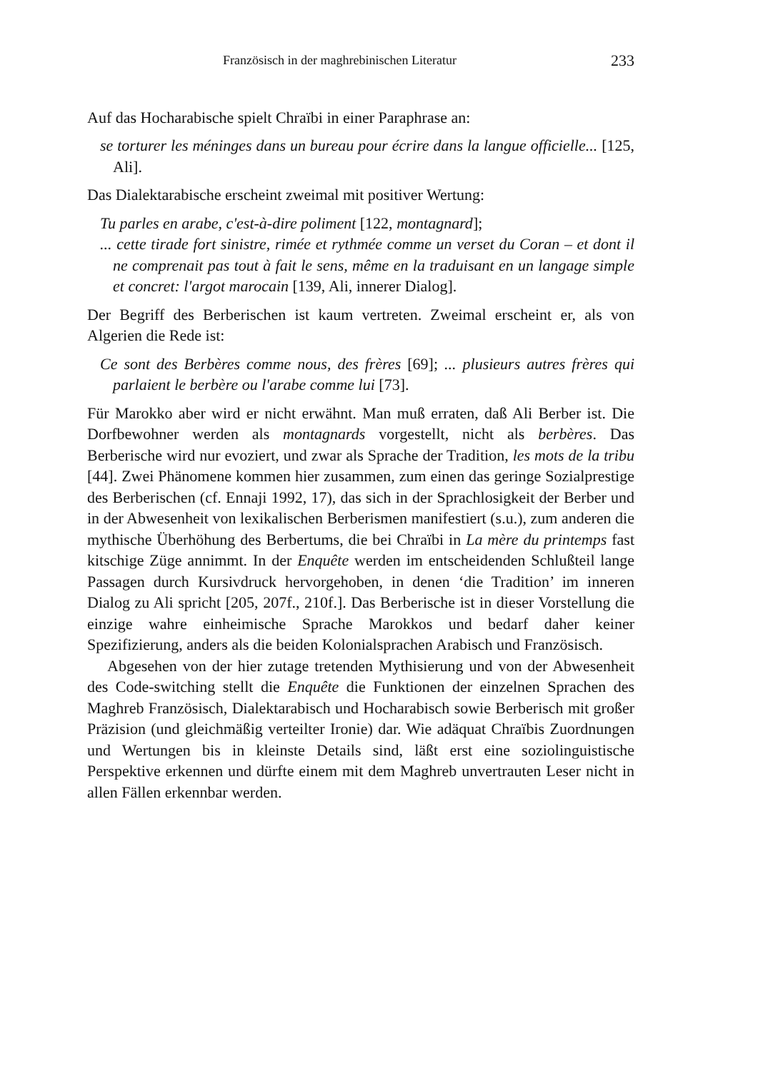Französisch in der maghrebinischen Literatur 233
Auf das Hocharabische spielt Chraïbi in einer Paraphrase an:
se torturer les méninges dans un bureau pour écrire dans la langue officielle... [125, Ali].
Das Dialektarabische erscheint zweimal mit positiver Wertung:
Tu parles en arabe, c'est-à-dire poliment [122, montagnard];
... cette tirade fort sinistre, rimée et rythmée comme un verset du Coran – et dont il ne comprenait pas tout à fait le sens, même en la traduisant en un langage simple et concret: l'argot marocain [139, Ali, innerer Dialog].
Der Begriff des Berberischen ist kaum vertreten. Zweimal erscheint er, als von Algerien die Rede ist:
Ce sont des Berbères comme nous, des frères [69]; ... plusieurs autres frères qui parlaient le berbère ou l'arabe comme lui [73].
Für Marokko aber wird er nicht erwähnt. Man muß erraten, daß Ali Berber ist. Die Dorfbewohner werden als montagnards vorgestellt, nicht als berbères. Das Berberische wird nur evoziert, und zwar als Sprache der Tradition, les mots de la tribu [44]. Zwei Phänomene kommen hier zusammen, zum einen das geringe Sozialprestige des Berberischen (cf. Ennaji 1992, 17), das sich in der Sprachlosigkeit der Berber und in der Abwesenheit von lexikalischen Berberismen manifestiert (s.u.), zum anderen die mythische Überhöhung des Berbertums, die bei Chraïbi in La mère du printemps fast kitschige Züge annimmt. In der Enquête werden im entscheidenden Schlußteil lange Passagen durch Kursivdruck hervorgehoben, in denen ‘die Tradition’ im inneren Dialog zu Ali spricht [205, 207f., 210f.]. Das Berberische ist in dieser Vorstellung die einzige wahre einheimische Sprache Marokkos und bedarf daher keiner Spezifizierung, anders als die beiden Kolonialsprachen Arabisch und Französisch.
Abgesehen von der hier zutage tretenden Mythisierung und von der Abwesenheit des Code-switching stellt die Enquête die Funktionen der einzelnen Sprachen des Maghreb Französisch, Dialektarabisch und Hocharabisch sowie Berberisch mit großer Präzision (und gleichmäßig verteilter Ironie) dar. Wie adäquat Chraïbis Zuordnungen und Wertungen bis in kleinste Details sind, läßt erst eine soziolinguistische Perspektive erkennen und dürfte einem mit dem Maghreb unvertrauten Leser nicht in allen Fällen erkennbar werden.